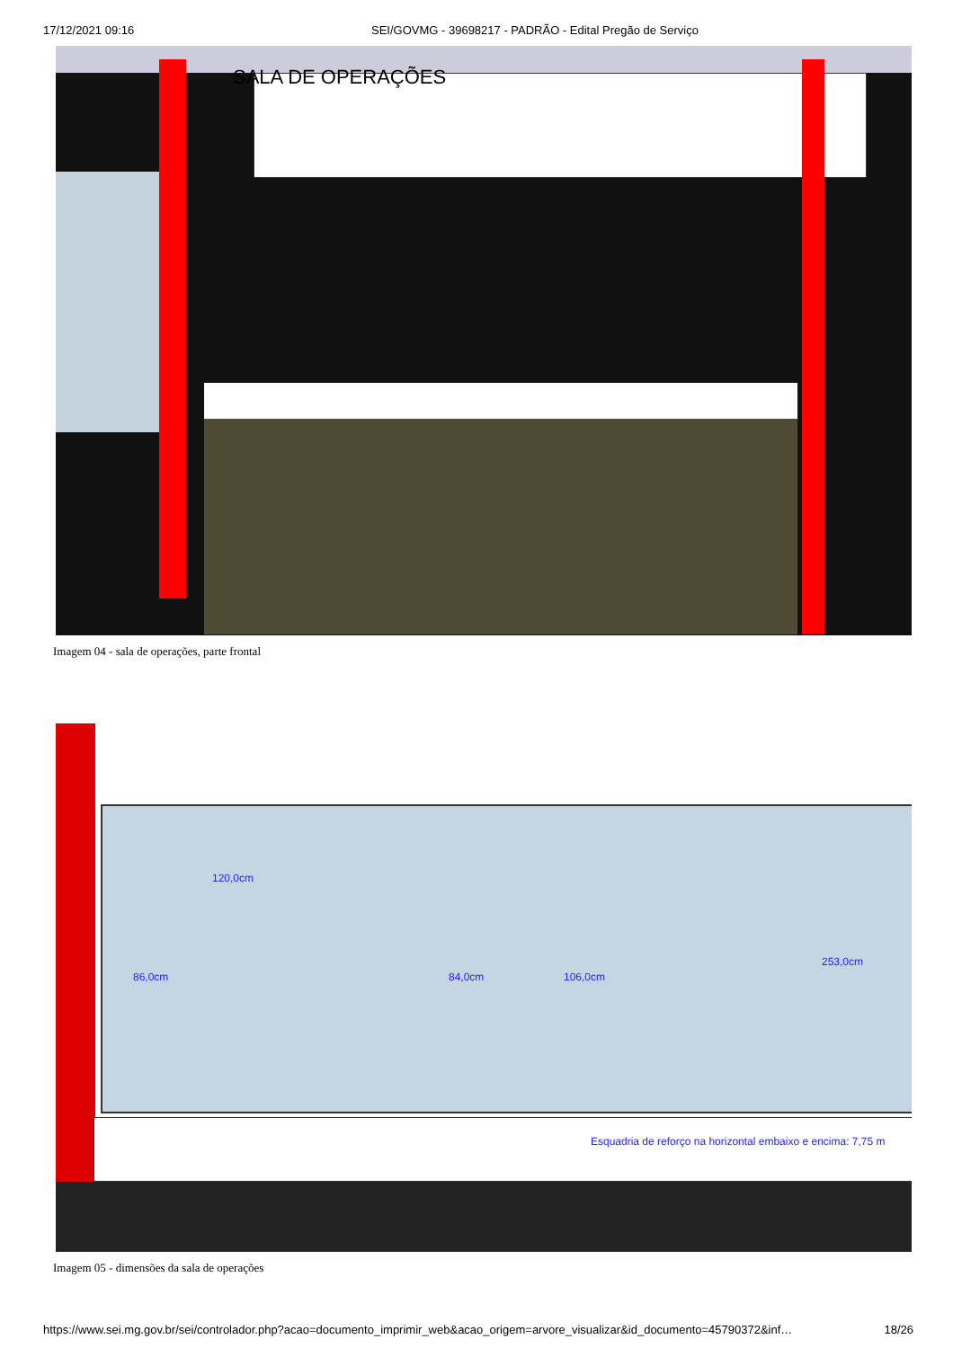17/12/2021 09:16 SEI/GOVMG - 39698217 - PADRÃO - Edital Pregão de Serviço
SALA DE OPERAÇÕES
Imagem 04 - sala de operações, parte frontal
120,0cm
86,0cm 84,0cm 106,0cm
253,0cm
Esquadria de reforço na horizontal embaixo e encima: 7,75 m
Imagem 05 - dimensões da sala de operações
https://www.sei.mg.gov.br/sei/controlador.php?acao=documento_imprimir_web&acao_origem=arvore_visualizar&id_documento=45790372&inf… 18/26